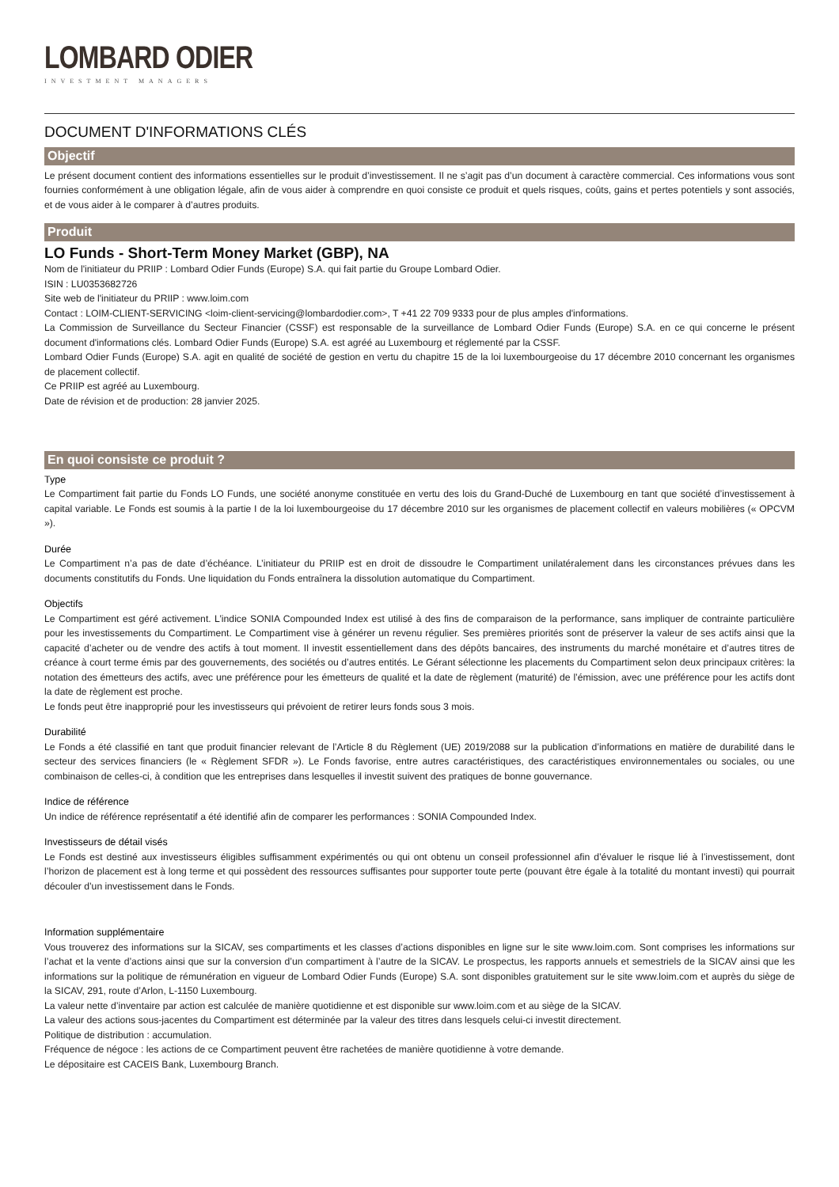LOMBARD ODIER
INVESTMENT MANAGERS
DOCUMENT D'INFORMATIONS CLÉS
Objectif
Le présent document contient des informations essentielles sur le produit d’investissement. Il ne s’agit pas d’un document à caractère commercial. Ces informations vous sont fournies conformément à une obligation légale, afin de vous aider à comprendre en quoi consiste ce produit et quels risques, coûts, gains et pertes potentiels y sont associés, et de vous aider à le comparer à d’autres produits.
Produit
LO Funds - Short-Term Money Market (GBP), NA
Nom de l'initiateur du PRIIP : Lombard Odier Funds (Europe) S.A. qui fait partie du Groupe Lombard Odier.
ISIN : LU0353682726
Site web de l'initiateur du PRIIP : www.loim.com
Contact : LOIM-CLIENT-SERVICING <loim-client-servicing@lombardodier.com>, T +41 22 709 9333 pour de plus amples d'informations.
La Commission de Surveillance du Secteur Financier (CSSF) est responsable de la surveillance de Lombard Odier Funds (Europe) S.A. en ce qui concerne le présent document d'informations clés. Lombard Odier Funds (Europe) S.A. est agréé au Luxembourg et réglementé par la CSSF.
Lombard Odier Funds (Europe) S.A. agit en qualité de société de gestion en vertu du chapitre 15 de la loi luxembourgeoise du 17 décembre 2010 concernant les organismes de placement collectif.
Ce PRIIP est agréé au Luxembourg.
Date de révision et de production: 28 janvier 2025.
En quoi consiste ce produit ?
Type
Le Compartiment fait partie du Fonds LO Funds, une société anonyme constituée en vertu des lois du Grand-Duché de Luxembourg en tant que société d’investissement à capital variable. Le Fonds est soumis à la partie I de la loi luxembourgeoise du 17 décembre 2010 sur les organismes de placement collectif en valeurs mobilières (« OPCVM »).
Durée
Le Compartiment n’a pas de date d’échéance. L’initiateur du PRIIP est en droit de dissoudre le Compartiment unilatéralement dans les circonstances prévues dans les documents constitutifs du Fonds. Une liquidation du Fonds entraînera la dissolution automatique du Compartiment.
Objectifs
Le Compartiment est géré activement. L’indice SONIA Compounded Index est utilisé à des fins de comparaison de la performance, sans impliquer de contrainte particulière pour les investissements du Compartiment. Le Compartiment vise à générer un revenu régulier. Ses premières priorités sont de préserver la valeur de ses actifs ainsi que la capacité d’acheter ou de vendre des actifs à tout moment. Il investit essentiellement dans des dépôts bancaires, des instruments du marché monétaire et d’autres titres de créance à court terme émis par des gouvernements, des sociétés ou d’autres entités. Le Gérant sélectionne les placements du Compartiment selon deux principaux critères: la notation des émetteurs des actifs, avec une préférence pour les émetteurs de qualité et la date de règlement (maturité) de l’émission, avec une préférence pour les actifs dont la date de règlement est proche.
Le fonds peut être inapproprié pour les investisseurs qui prévoient de retirer leurs fonds sous 3 mois.
Durabilité
Le Fonds a été classifié en tant que produit financier relevant de l’Article 8 du Règlement (UE) 2019/2088 sur la publication d’informations en matière de durabilité dans le secteur des services financiers (le « Règlement SFDR »). Le Fonds favorise, entre autres caractéristiques, des caractéristiques environnementales ou sociales, ou une combinaison de celles-ci, à condition que les entreprises dans lesquelles il investit suivent des pratiques de bonne gouvernance.
Indice de référence
Un indice de référence représentatif a été identifié afin de comparer les performances : SONIA Compounded Index.
Investisseurs de détail visés
Le Fonds est destiné aux investisseurs éligibles suffisamment expérimentés ou qui ont obtenu un conseil professionnel afin d’évaluer le risque lié à l’investissement, dont l’horizon de placement est à long terme et qui possèdent des ressources suffisantes pour supporter toute perte (pouvant être égale à la totalité du montant investi) qui pourrait découler d’un investissement dans le Fonds.
Information supplémentaire
Vous trouverez des informations sur la SICAV, ses compartiments et les classes d’actions disponibles en ligne sur le site www.loim.com. Sont comprises les informations sur l’achat et la vente d’actions ainsi que sur la conversion d’un compartiment à l’autre de la SICAV. Le prospectus, les rapports annuels et semestriels de la SICAV ainsi que les informations sur la politique de rémunération en vigueur de Lombard Odier Funds (Europe) S.A. sont disponibles gratuitement sur le site www.loim.com et auprès du siège de la SICAV, 291, route d’Arlon, L-1150 Luxembourg.
La valeur nette d’inventaire par action est calculée de manière quotidienne et est disponible sur www.loim.com et au siège de la SICAV.
La valeur des actions sous-jacentes du Compartiment est déterminée par la valeur des titres dans lesquels celui-ci investit directement.
Politique de distribution : accumulation.
Fréquence de négoce : les actions de ce Compartiment peuvent être rachetées de manière quotidienne à votre demande.
Le dépositaire est CACEIS Bank, Luxembourg Branch.